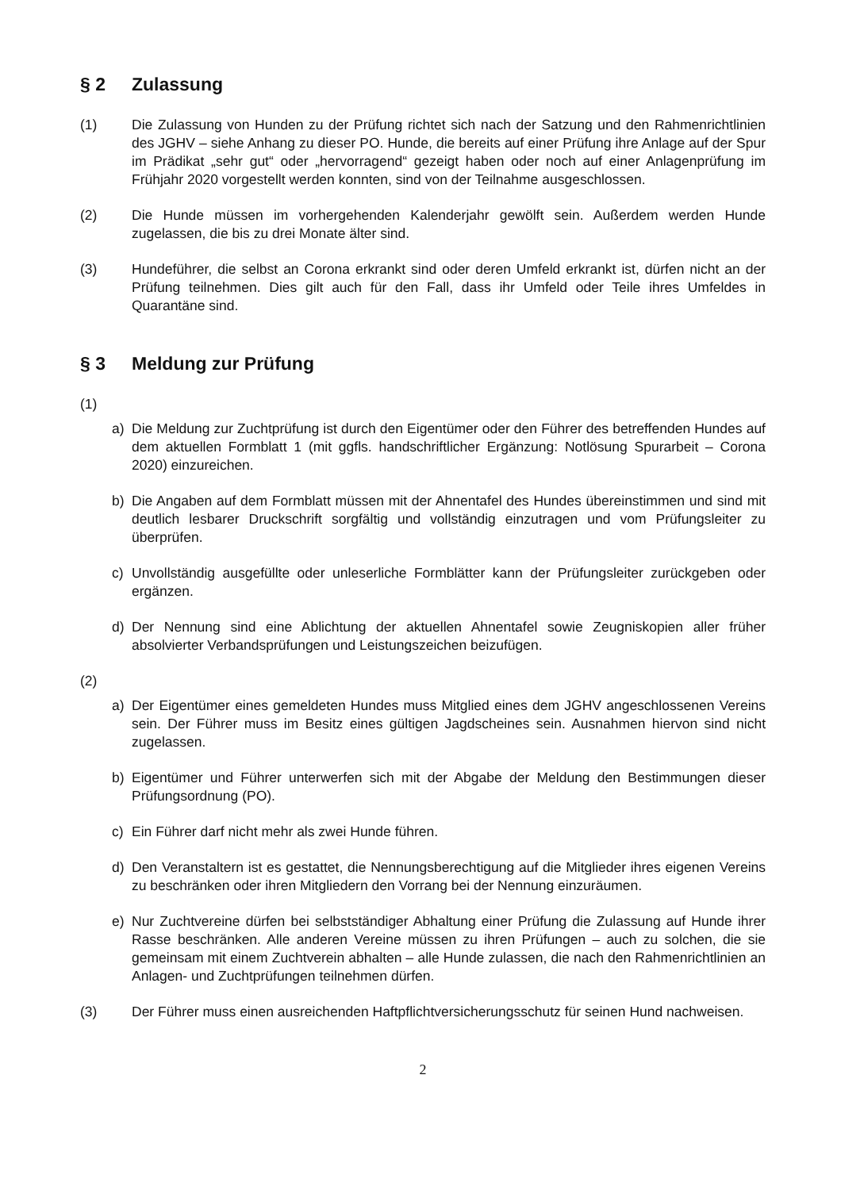§ 2 Zulassung
(1) Die Zulassung von Hunden zu der Prüfung richtet sich nach der Satzung und den Rahmenrichtlinien des JGHV – siehe Anhang zu dieser PO. Hunde, die bereits auf einer Prüfung ihre Anlage auf der Spur im Prädikat „sehr gut“ oder „hervorragend“ gezeigt haben oder noch auf einer Anlagenprüfung im Frühjahr 2020 vorgestellt werden konnten, sind von der Teilnahme ausgeschlossen.
(2) Die Hunde müssen im vorhergehenden Kalenderjahr gewölft sein. Außerdem werden Hunde zugelassen, die bis zu drei Monate älter sind.
(3) Hundeführer, die selbst an Corona erkrankt sind oder deren Umfeld erkrankt ist, dürfen nicht an der Prüfung teilnehmen. Dies gilt auch für den Fall, dass ihr Umfeld oder Teile ihres Umfeldes in Quarantäne sind.
§ 3 Meldung zur Prüfung
(1)
a) Die Meldung zur Zuchtprüfung ist durch den Eigentümer oder den Führer des betreffenden Hundes auf dem aktuellen Formblatt 1 (mit ggfls. handschriftlicher Ergänzung: Notlösung Spurarbeit – Corona 2020) einzureichen.
b) Die Angaben auf dem Formblatt müssen mit der Ahnentafel des Hundes übereinstimmen und sind mit deutlich lesbarer Druckschrift sorgfältig und vollständig einzutragen und vom Prüfungsleiter zu überprüfen.
c) Unvollständig ausgefüllte oder unleserliche Formblätter kann der Prüfungsleiter zurückgeben oder ergänzen.
d) Der Nennung sind eine Ablichtung der aktuellen Ahnentafel sowie Zeugniskopien aller früher absolvierter Verbandsprüfungen und Leistungszeichen beizufügen.
(2)
a) Der Eigentümer eines gemeldeten Hundes muss Mitglied eines dem JGHV angeschlosse­nen Vereins sein. Der Führer muss im Besitz eines gültigen Jagdscheines sein. Ausnah­men hiervon sind nicht zugelassen.
b) Eigentümer und Führer unterwerfen sich mit der Abgabe der Meldung den Bestimmungen dieser Prüfungsordnung (PO).
c) Ein Führer darf nicht mehr als zwei Hunde führen.
d) Den Veranstaltern ist es gestattet, die Nennungsberechtigung auf die Mitglieder ihres eigenen Vereins zu beschränken oder ihren Mitgliedern den Vorrang bei der Nennung einzuräumen.
e) Nur Zuchtvereine dürfen bei selbstständiger Abhaltung einer Prüfung die Zulassung auf Hunde ihrer Rasse beschränken. Alle anderen Vereine müssen zu ihren Prüfungen – auch zu solchen, die sie gemeinsam mit einem Zuchtverein abhalten – alle Hunde zulassen, die nach den Rahmenrichtlinien an Anlagen- und Zuchtprüfungen teilnehmen dürfen.
(3) Der Führer muss einen ausreichenden Haftpflichtversicherungsschutz für seinen Hund nachweisen.
2